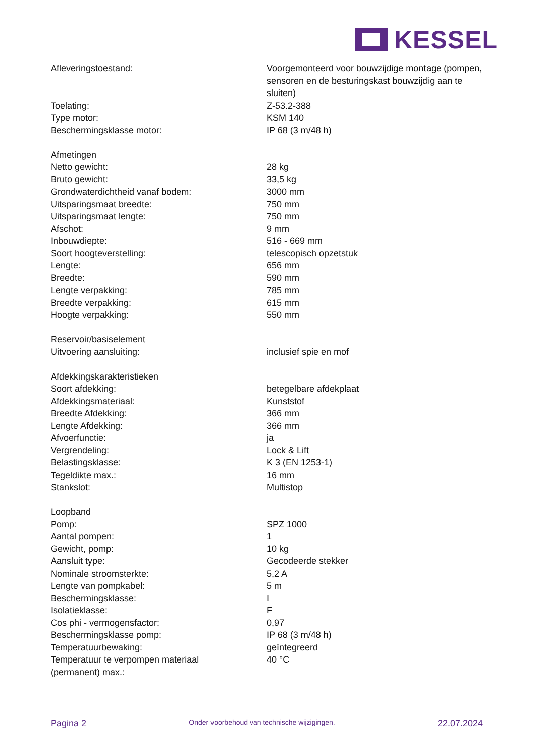KESSEL
| Afleveringstoestand: | Voorgemonteerd voor bouwzijdige montage (pompen, sensoren en de besturingskast bouwzijdig aan te sluiten) |
| Toelating: | Z-53.2-388 |
| Type motor: | KSM 140 |
| Beschermingsklasse motor: | IP 68 (3 m/48 h) |
| Afmetingen | |
| Netto gewicht: | 28 kg |
| Bruto gewicht: | 33,5 kg |
| Grondwaterdichtheid vanaf bodem: | 3000 mm |
| Uitsparingsmaat breedte: | 750 mm |
| Uitsparingsmaat lengte: | 750 mm |
| Afschot: | 9 mm |
| Inbouwdiepte: | 516 - 669 mm |
| Soort hoogteverstelling: | telescopisch opzetstuk |
| Lengte: | 656 mm |
| Breedte: | 590 mm |
| Lengte verpakking: | 785 mm |
| Breedte verpakking: | 615 mm |
| Hoogte verpakking: | 550 mm |
| Reservoir/basiselement | |
| Uitvoering aansluiting: | inclusief spie en mof |
| Afdekkingskarakteristieken | |
| Soort afdekking: | betegelbare afdekplaat |
| Afdekkingsmateriaal: | Kunststof |
| Breedte Afdekking: | 366 mm |
| Lengte Afdekking: | 366 mm |
| Afvoerfunctie: | ja |
| Vergrendeling: | Lock & Lift |
| Belastingsklasse: | K 3 (EN 1253-1) |
| Tegeldikte max.: | 16 mm |
| Stankslot: | Multistop |
| Loopband | |
| Pomp: | SPZ 1000 |
| Aantal pompen: | 1 |
| Gewicht, pomp: | 10 kg |
| Aansluit type: | Gecodeerde stekker |
| Nominale stroomsterkte: | 5,2 A |
| Lengte van pompkabel: | 5 m |
| Beschermingsklasse: | I |
| Isolatieklasse: | F |
| Cos phi - vermogensfactor: | 0,97 |
| Beschermingsklasse pomp: | IP 68 (3 m/48 h) |
| Temperatuurbewaking: | geïntegreerd |
| Temperatuur te verpompen materiaal (permanent) max.: | 40 °C |
Pagina 2 Onder voorbehoud van technische wijzigingen. 22.07.2024